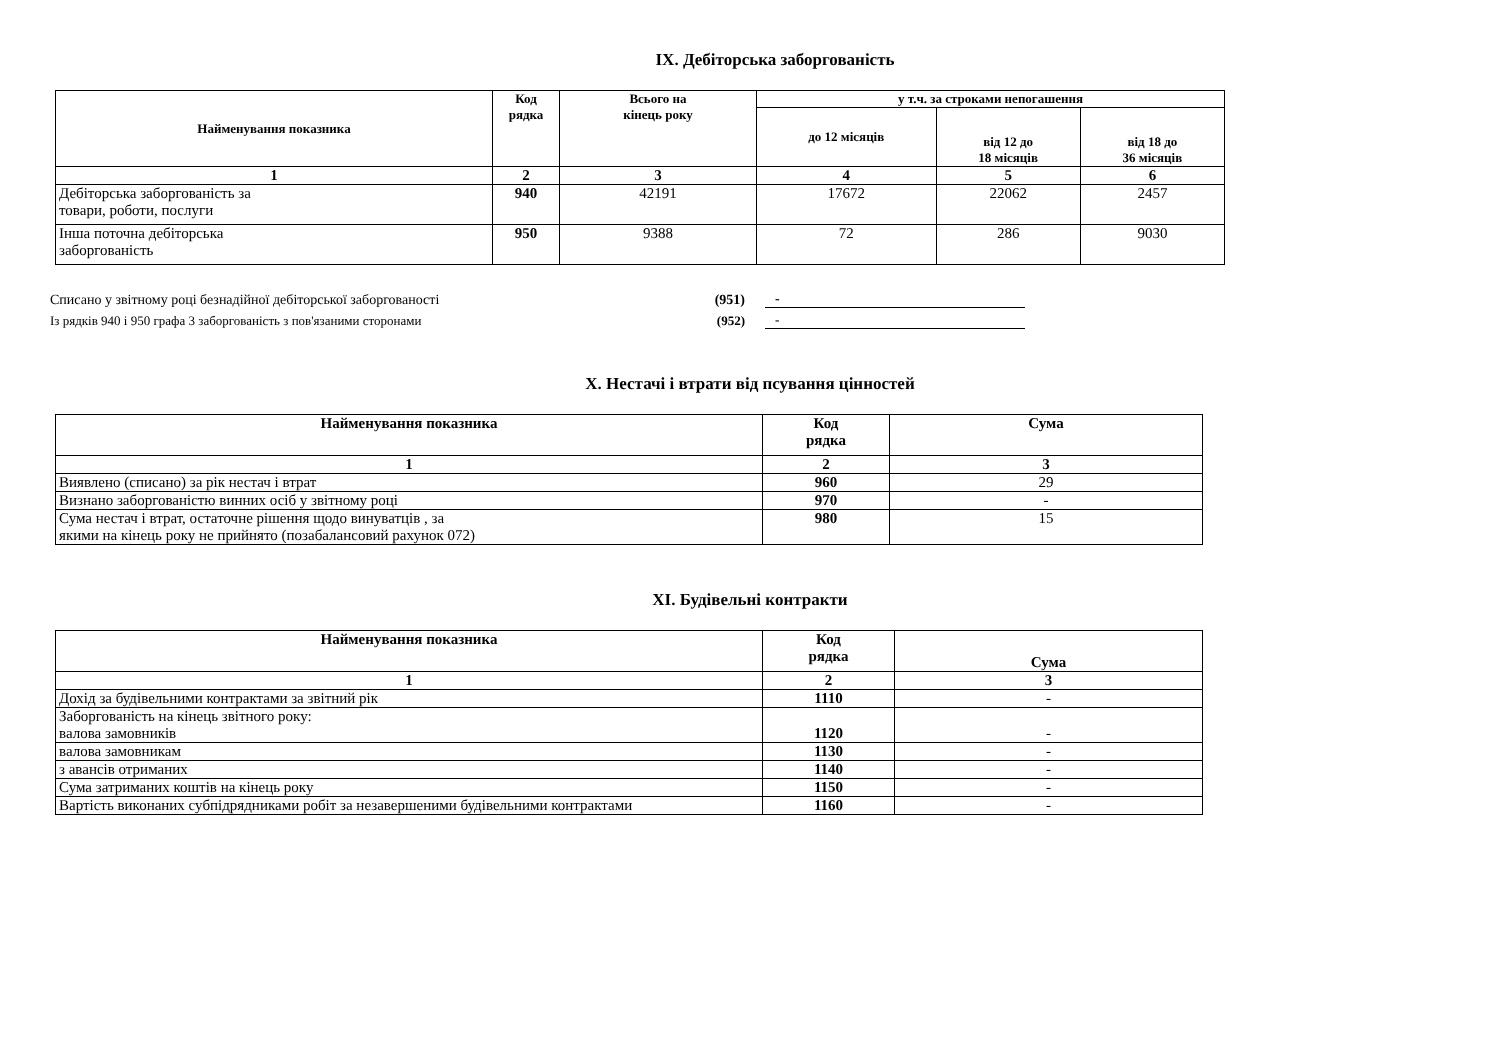IX. Дебіторська заборгованість
| Найменування показника | Код рядка | Всього на кінець року | у т.ч. за строками непогашення | | |
| --- | --- | --- | --- | --- | --- |
| | | | до 12 місяців | від 12 до 18 місяців | від 18 до 36 місяців |
| 1 | 2 | 3 | 4 | 5 | 6 |
| Дебіторська заборгованість за товари, роботи, послуги | 940 | 42191 | 17672 | 22062 | 2457 |
| Інша поточна дебіторська заборгованість | 950 | 9388 | 72 | 286 | 9030 |
Списано у звітному році безнадійної дебіторської заборгованості (951) -
Із рядків 940 і 950 графа 3 заборгованість з пов'язаними сторонами (952) -
X. Нестачі і втрати від псування цінностей
| Найменування показника | Код рядка | Сума |
| --- | --- | --- |
| 1 | 2 | 3 |
| Виявлено (списано) за рік нестач і втрат | 960 | 29 |
| Визнано заборгованістю винних осіб у звітному році | 970 | - |
| Сума нестач і втрат, остаточне рішення щодо винуватців , за якими на кінець року не прийнято (позабалансовий рахунок 072) | 980 | 15 |
XI. Будівельні контракти
| Найменування показника | Код рядка | Сума |
| --- | --- | --- |
| 1 | 2 | 3 |
| Дохід за будівельними контрактами за звітний рік | 1110 | - |
| Заборгованість на кінець звітного року: валова замовників | 1120 | - |
| валова замовникам | 1130 | - |
| з авансів отриманих | 1140 | - |
| Сума затриманих коштів на кінець року | 1150 | - |
| Вартість виконаних субпідрядниками робіт за незавершеними будівельними контрактами | 1160 | - |